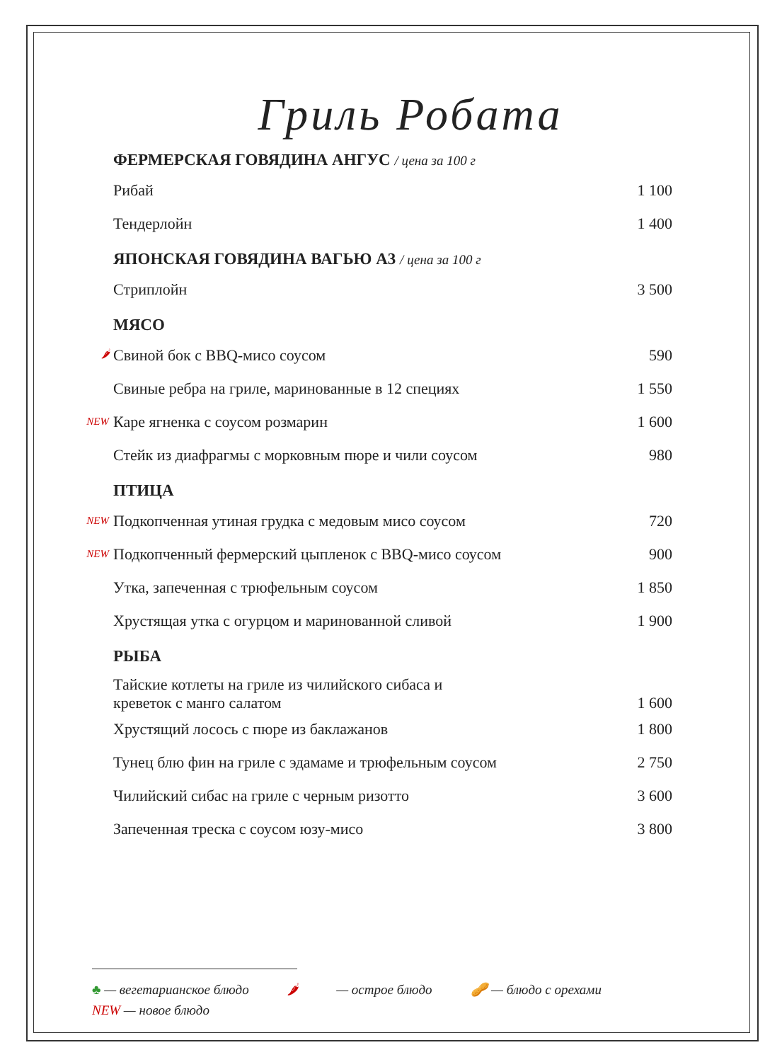Гриль Робата
ФЕРМЕРСКАЯ ГОВЯДИНА АНГУС / цена за 100 г
Рибай 1 100
Тендерлойн 1 400
ЯПОНСКАЯ ГОВЯДИНА ВАГЬЮ А3 / цена за 100 г
Стриплойн 3 500
МЯСО
🌶
Свиной бок с BBQ-мисо соусом 590
Свиные ребра на гриле, маринованные в 12 специях
1 550
NEW
Каре ягненка с соусом розмарин 1 600
Стейк из диафрагмы с морковным пюре и чили соусом
980
ПТИЦА
NEW
Подкопченная утиная грудка с медовым мисо соусом
720
NEW
Подкопченный фермерский цыпленок с BBQ-мисо соусом
900
Утка, запеченная с трюфельным соусом
1 850
Хрустящая утка с огурцом и маринованной сливой
1 900
РЫБА
Тайские котлеты на гриле из чилийского сибаса и
креветок с манго салатом
1 600
Хрустящий лосось с пюре из баклажанов
1 800
Тунец блю фин на гриле с эдамаме и трюфельным соусом
2 750
Чилийский сибас на гриле с черным ризотто
3 600
Запеченная треска с соусом юзу-мисо
3 800
♣ — вегетарианское блюдо 🌶 — острое блюдо 🥜 — блюдо с орехами
NEW — новое блюдо